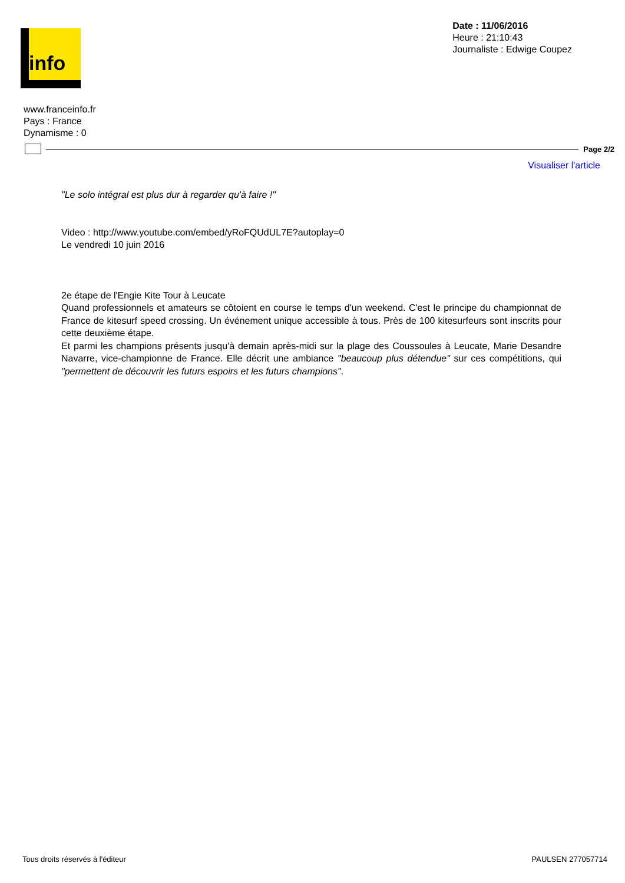info
Date : 11/06/2016
Heure : 21:10:43
Journaliste : Edwige Coupez
www.franceinfo.fr
Pays : France
Dynamisme : 0
Page 2/2
Visualiser l'article
"Le solo intégral est plus dur à regarder qu'à faire !"
Video : http://www.youtube.com/embed/yRoFQUdUL7E?autoplay=0
Le vendredi 10 juin 2016
2e étape de l'Engie Kite Tour à Leucate
Quand professionnels et amateurs se côtoient en course le temps d'un weekend. C'est le principe du championnat de France de kitesurf speed crossing. Un événement unique accessible à tous. Près de 100 kitesurfeurs sont inscrits pour cette deuxième étape.
Et parmi les champions présents jusqu'à demain après-midi sur la plage des Coussoules à Leucate, Marie Desandre Navarre, vice-championne de France. Elle décrit une ambiance "beaucoup plus détendue" sur ces compétitions, qui "permettent de découvrir les futurs espoirs et les futurs champions".
Tous droits réservés à l'éditeur PAULSEN 277057714